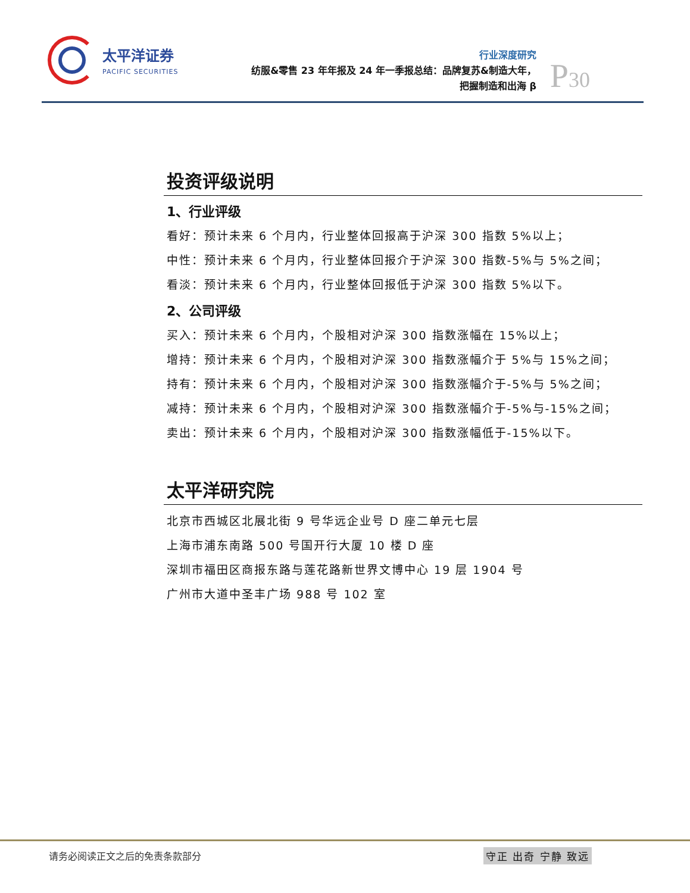太平洋证券
PACIFIC SECURITIES
行业深度研究
纺服&零售 23 年年报及 24 年一季报总结：品牌复苏&制造大年，
把握制造和出海 β
P30
投资评级说明
1、行业评级
看好：预计未来 6 个月内，行业整体回报高于沪深 300 指数 5%以上；
中性：预计未来 6 个月内，行业整体回报介于沪深 300 指数-5%与 5%之间；
看淡：预计未来 6 个月内，行业整体回报低于沪深 300 指数 5%以下。
2、公司评级
买入：预计未来 6 个月内，个股相对沪深 300 指数涨幅在 15%以上；
增持：预计未来 6 个月内，个股相对沪深 300 指数涨幅介于 5%与 15%之间；
持有：预计未来 6 个月内，个股相对沪深 300 指数涨幅介于-5%与 5%之间；
减持：预计未来 6 个月内，个股相对沪深 300 指数涨幅介于-5%与-15%之间；
卖出：预计未来 6 个月内，个股相对沪深 300 指数涨幅低于-15%以下。
太平洋研究院
北京市西城区北展北街 9 号华远企业号 D 座二单元七层
上海市浦东南路 500 号国开行大厦 10 楼 D 座
深圳市福田区商报东路与莲花路新世界文博中心 19 层 1904 号
广州市大道中圣丰广场 988 号 102 室
请务必阅读正文之后的免责条款部分 守正 出奇 宁静 致远